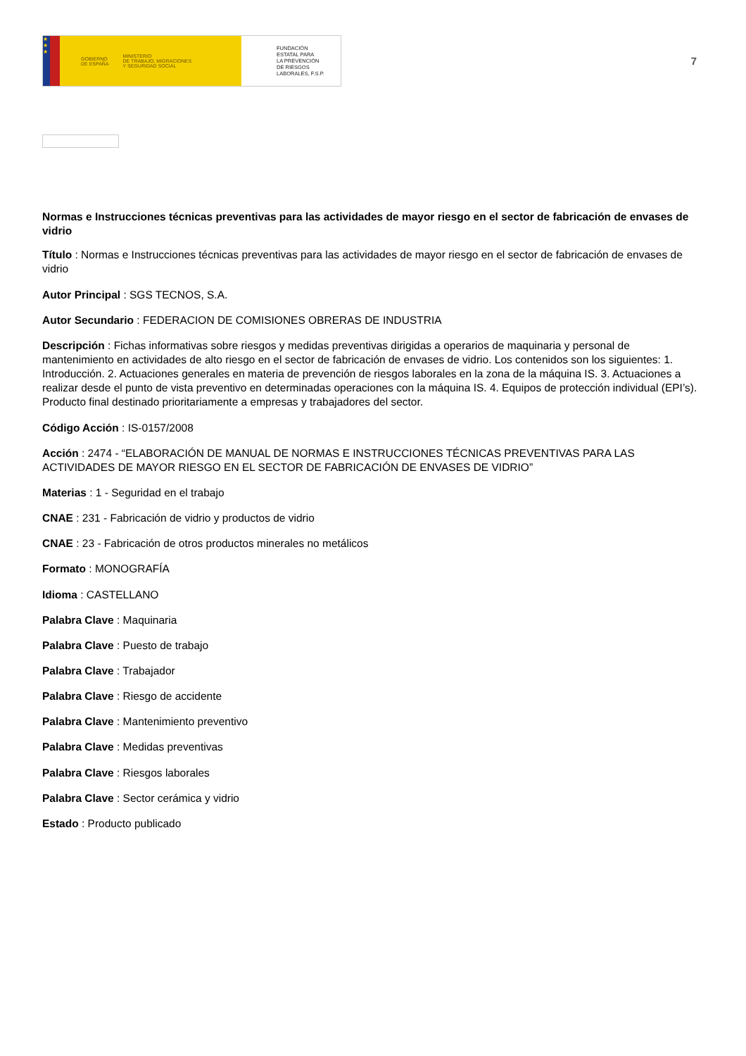★
★
★
GOBIERNO
DE ESPAÑA
MINISTERIO
DE TRABAJO, MIGRACIONES
Y SEGURIDAD SOCIAL
FUNDACIÓN
ESTATAL PARA
LA PREVENCIÓN
DE RIESGOS
LABORALES, F.S.P.
7
Normas e Instrucciones técnicas preventivas para las actividades de mayor riesgo en el sector de fabricación de envases de vidrio
Título : Normas e Instrucciones técnicas preventivas para las actividades de mayor riesgo en el sector de fabricación de envases de vidrio
Autor Principal : SGS TECNOS, S.A.
Autor Secundario : FEDERACION DE COMISIONES OBRERAS DE INDUSTRIA
Descripción : Fichas informativas sobre riesgos y medidas preventivas dirigidas a operarios de maquinaria y personal de mantenimiento en actividades de alto riesgo en el sector de fabricación de envases de vidrio. Los contenidos son los siguientes: 1. Introducción. 2. Actuaciones generales en materia de prevención de riesgos laborales en la zona de la máquina IS. 3. Actuaciones a realizar desde el punto de vista preventivo en determinadas operaciones con la máquina IS. 4. Equipos de protección individual (EPI’s). Producto final destinado prioritariamente a empresas y trabajadores del sector.
Código Acción : IS-0157/2008
Acción : 2474 - “ELABORACIÓN DE MANUAL DE NORMAS E INSTRUCCIONES TÉCNICAS PREVENTIVAS PARA LAS ACTIVIDADES DE MAYOR RIESGO EN EL SECTOR DE FABRICACIÓN DE ENVASES DE VIDRIO”
Materias : 1 - Seguridad en el trabajo
CNAE : 231 - Fabricación de vidrio y productos de vidrio
CNAE : 23 - Fabricación de otros productos minerales no metálicos
Formato : MONOGRAFÍA
Idioma : CASTELLANO
Palabra Clave : Maquinaria
Palabra Clave : Puesto de trabajo
Palabra Clave : Trabajador
Palabra Clave : Riesgo de accidente
Palabra Clave : Mantenimiento preventivo
Palabra Clave : Medidas preventivas
Palabra Clave : Riesgos laborales
Palabra Clave : Sector cerámica y vidrio
Estado : Producto publicado